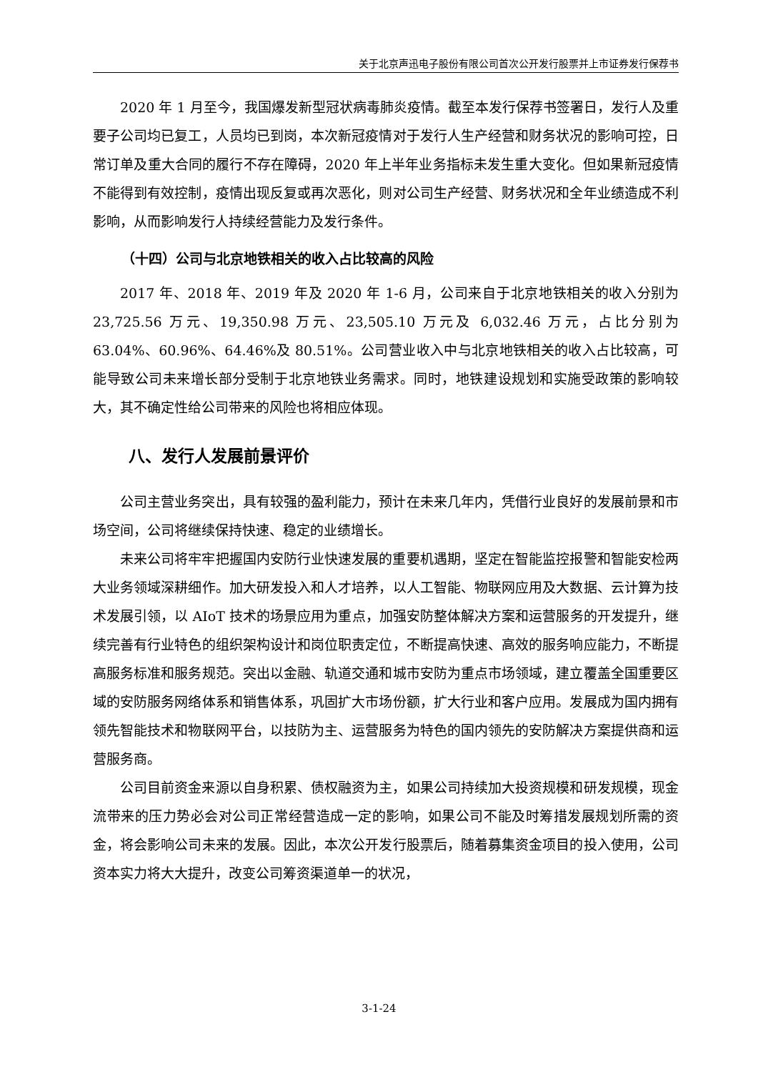关于北京声迅电子股份有限公司首次公开发行股票并上市证券发行保荐书
2020 年 1 月至今，我国爆发新型冠状病毒肺炎疫情。截至本发行保荐书签署日，发行人及重要子公司均已复工，人员均已到岗，本次新冠疫情对于发行人生产经营和财务状况的影响可控，日常订单及重大合同的履行不存在障碍，2020 年上半年业务指标未发生重大变化。但如果新冠疫情不能得到有效控制，疫情出现反复或再次恶化，则对公司生产经营、财务状况和全年业绩造成不利影响，从而影响发行人持续经营能力及发行条件。
（十四）公司与北京地铁相关的收入占比较高的风险
2017 年、2018 年、2019 年及 2020 年 1-6 月，公司来自于北京地铁相关的收入分别为 23,725.56 万元、19,350.98 万元、23,505.10 万元及 6,032.46 万元，占比分别为 63.04%、60.96%、64.46%及 80.51%。公司营业收入中与北京地铁相关的收入占比较高，可能导致公司未来增长部分受制于北京地铁业务需求。同时，地铁建设规划和实施受政策的影响较大，其不确定性给公司带来的风险也将相应体现。
八、发行人发展前景评价
公司主营业务突出，具有较强的盈利能力，预计在未来几年内，凭借行业良好的发展前景和市场空间，公司将继续保持快速、稳定的业绩增长。
未来公司将牢牢把握国内安防行业快速发展的重要机遇期，坚定在智能监控报警和智能安检两大业务领域深耕细作。加大研发投入和人才培养，以人工智能、物联网应用及大数据、云计算为技术发展引领，以 AIoT 技术的场景应用为重点，加强安防整体解决方案和运营服务的开发提升，继续完善有行业特色的组织架构设计和岗位职责定位，不断提高快速、高效的服务响应能力，不断提高服务标准和服务规范。突出以金融、轨道交通和城市安防为重点市场领域，建立覆盖全国重要区域的安防服务网络体系和销售体系，巩固扩大市场份额，扩大行业和客户应用。发展成为国内拥有领先智能技术和物联网平台，以技防为主、运营服务为特色的国内领先的安防解决方案提供商和运营服务商。
公司目前资金来源以自身积累、债权融资为主，如果公司持续加大投资规模和研发规模，现金流带来的压力势必会对公司正常经营造成一定的影响，如果公司不能及时筹措发展规划所需的资金，将会影响公司未来的发展。因此，本次公开发行股票后，随着募集资金项目的投入使用，公司资本实力将大大提升，改变公司筹资渠道单一的状况，
3-1-24